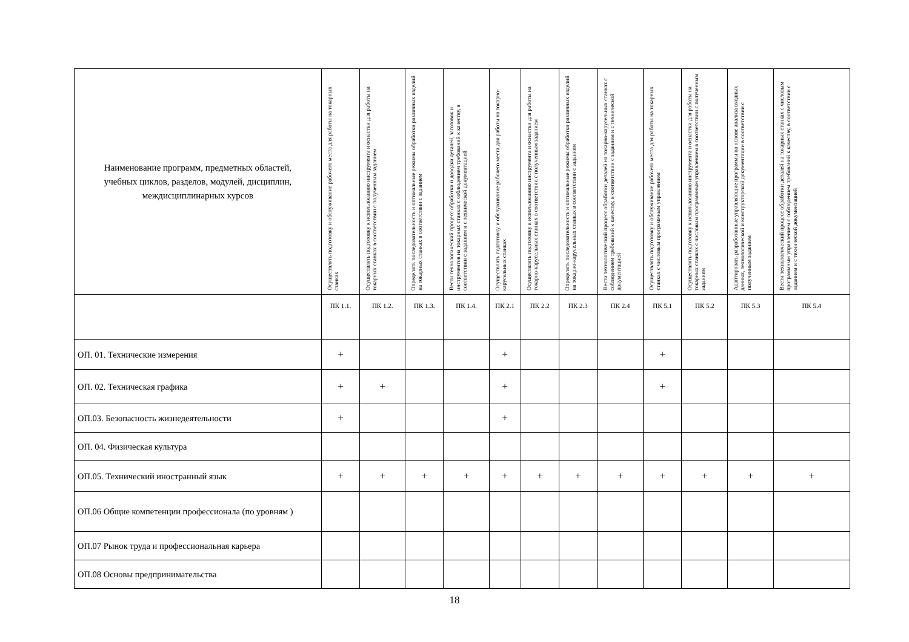| Наименование программ, предметных областей, учебных циклов, разделов, модулей, дисциплин, междисциплинарных курсов | Осуществлять подготовку и обслуживание рабочего места для работы на токарных станках | Осуществлять подготовку к использованию инструмента и оснастки для работы на токарных станках в соответствии с полученным заданием | Определять последовательность и оптимальные режимы обработки различных изделий на токарных станках в соответствии с заданием | Вести технологический процесс обработки и доводки деталей, заготовок и инструментов на токарных станках с соблюдением требований к качеству, в соответствии с заданием и с технической документацией | Осуществлять подготовку и обслуживание рабочего места для работы на токарно-карусельных станках | Осуществлять подготовку к использованию инструмента и оснастки для работы на токарно-карусельных станках в соответствии с полученным заданием | Определять последовательность и оптимальные режимы обработки различных изделий на токарно-карусельных станках в соответствии с заданием | Вести технологический процесс обработки деталей на токарно-карусельных станках с соблюдением требований к качеству, в соответствии с заданием и с технической документацией | Осуществлять подготовку и обслуживание рабочего места для работы на токарных станках с числовым программным управлением | Осуществлять подготовку к использованию инструмента и оснастки для работы на токарных станках с числовым программным управлением в соответствии с полученным заданием | Адаптировать разработанные управляющие программы на основе анализа входных данных, технологической и конструкторской документации в соответствии с полученным заданием | Вести технологический процесс обработки деталей на токарных станках с числовым программным управлением с соблюдением требований к качеству, в соответствии с заданием и с технической документацией |
| --- | --- | --- | --- | --- | --- | --- | --- | --- | --- | --- | --- | --- |
| | ПК 1.1. | ПК 1.2. | ПК 1.3. | ПК 1.4. | ПК 2.1 | ПК 2.2 | ПК 2.3 | ПК 2.4 | ПК 5.1 | ПК 5.2 | ПК 5.3 | ПК 5.4 |
| ОП. 01. Технические измерения | + | | | | + | | | | + | | | |
| ОП. 02. Техническая графика | + | + | | | + | | | | + | | | |
| ОП.03. Безопасность жизнедеятельности | + | | | | + | | | | | | | |
| ОП. 04. Физическая культура | | | | | | | | | | | | |
| ОП.05. Технический иностранный язык | + | + | + | + | + | + | + | + | + | + | + | + |
| ОП.06 Общие компетенции профессионала (по уровням ) | | | | | | | | | | | | |
| ОП.07 Рынок труда и профессиональная карьера | | | | | | | | | | | | |
| ОП.08 Основы предпринимательства | | | | | | | | | | | | |
18